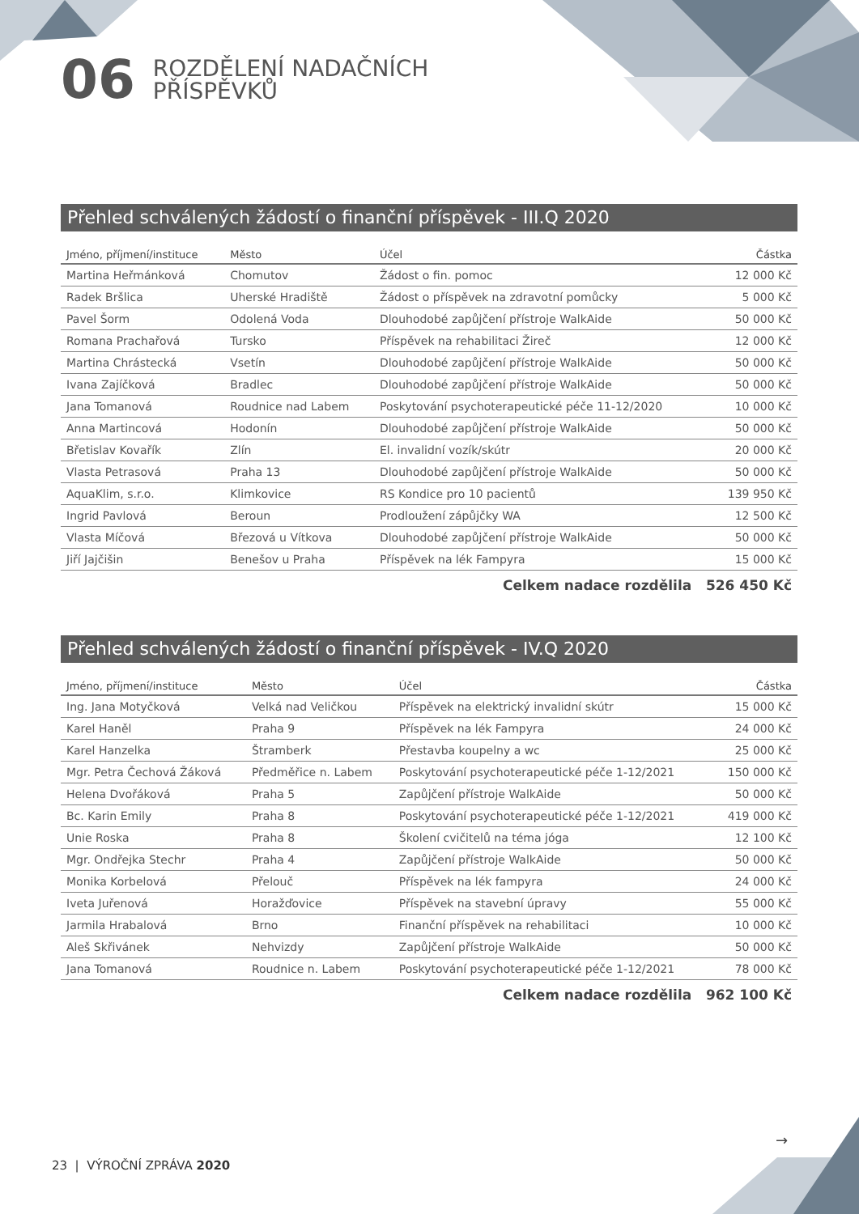06
ROZDĚLENÍ NADAČNÍCH
PŘÍSPĚVKŮ
Přehled schválených žádostí o finanční příspěvek - III.Q 2020
| Jméno, příjmení/instituce | Město | Účel | Částka |
| --- | --- | --- | --- |
| Martina Heřmánková | Chomutov | Žádost o fin. pomoc | 12 000 Kč |
| Radek Bršlica | Uherské Hradiště | Žádost o příspěvek na zdravotní pomůcky | 5 000 Kč |
| Pavel Šorm | Odolená Voda | Dlouhodobé zapůjčení přístroje WalkAide | 50 000 Kč |
| Romana Prachařová | Tursko | Příspěvek na rehabilitaci Žireč | 12 000 Kč |
| Martina Chrástecká | Vsetín | Dlouhodobé zapůjčení přístroje WalkAide | 50 000 Kč |
| Ivana Zajíčková | Bradlec | Dlouhodobé zapůjčení přístroje WalkAide | 50 000 Kč |
| Jana Tomanová | Roudnice nad Labem | Poskytování psychoterapeutické péče 11-12/2020 | 10 000 Kč |
| Anna Martincová | Hodonín | Dlouhodobé zapůjčení přístroje WalkAide | 50 000 Kč |
| Břetislav Kovařík | Zlín | El. invalidní vozík/skútr | 20 000 Kč |
| Vlasta Petrasová | Praha 13 | Dlouhodobé zapůjčení přístroje WalkAide | 50 000 Kč |
| AquaKlim, s.r.o. | Klimkovice | RS Kondice pro 10 pacientů | 139 950 Kč |
| Ingrid Pavlová | Beroun | Prodloužení zápůjčky WA | 12 500 Kč |
| Vlasta Míčová | Březová u Vítkova | Dlouhodobé zapůjčení přístroje WalkAide | 50 000 Kč |
| Jiří Jajčišin | Benešov u Praha | Příspěvek na lék Fampyra | 15 000 Kč |
Celkem nadace rozdělila 526 450 Kč
Přehled schválených žádostí o finanční příspěvek - IV.Q 2020
| Jméno, příjmení/instituce | Město | Účel | Částka |
| --- | --- | --- | --- |
| Ing. Jana Motyčková | Velká nad Veličkou | Příspěvek na elektrický invalidní skútr | 15 000 Kč |
| Karel Haněl | Praha 9 | Příspěvek na lék Fampyra | 24 000 Kč |
| Karel Hanzelka | Štramberk | Přestavba koupelny a wc | 25 000 Kč |
| Mgr. Petra Čechová Žáková | Předměřice n. Labem | Poskytování psychoterapeutické péče 1-12/2021 | 150 000 Kč |
| Helena Dvořáková | Praha 5 | Zapůjčení přístroje WalkAide | 50 000 Kč |
| Bc. Karin Emily | Praha 8 | Poskytování psychoterapeutické péče 1-12/2021 | 419 000 Kč |
| Unie Roska | Praha 8 | Školení cvičitelů na téma jóga | 12 100 Kč |
| Mgr. Ondřejka Stechr | Praha 4 | Zapůjčení přístroje WalkAide | 50 000 Kč |
| Monika Korbelová | Přelouč | Příspěvek na lék fampyra | 24 000 Kč |
| Iveta Juřenová | Horažďovice | Příspěvek na stavební úpravy | 55 000 Kč |
| Jarmila Hrabalová | Brno | Finanční příspěvek na rehabilitaci | 10 000 Kč |
| Aleš Skřivánek | Nehvizdy | Zapůjčení přístroje WalkAide | 50 000 Kč |
| Jana Tomanová | Roudnice n. Labem | Poskytování psychoterapeutické péče 1-12/2021 | 78 000 Kč |
Celkem nadace rozdělila 962 100 Kč
→
23 | VÝROČNÍ ZPRÁVA 2020